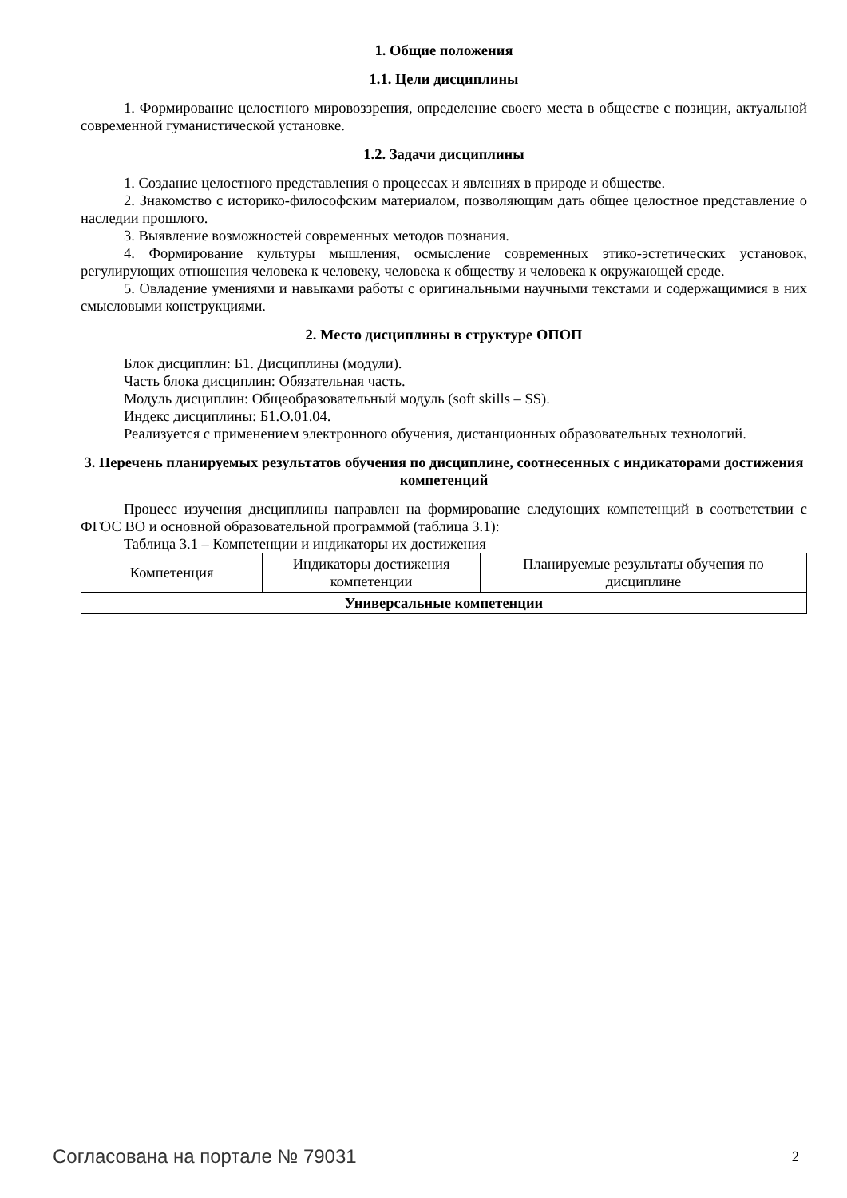1. Общие положения
1.1. Цели дисциплины
1. Формирование целостного мировоззрения, определение своего места в обществе с позиции, актуальной современной гуманистической установке.
1.2. Задачи дисциплины
1. Создание целостного представления о процессах и явлениях в природе и обществе.
2. Знакомство с историко-философским материалом, позволяющим дать общее целостное представление о наследии прошлого.
3. Выявление возможностей современных методов познания.
4. Формирование культуры мышления, осмысление современных этико-эстетических установок, регулирующих отношения человека к человеку, человека к обществу и человека к окружающей среде.
5. Овладение умениями и навыками работы с оригинальными научными текстами и содержащимися в них смысловыми конструкциями.
2. Место дисциплины в структуре ОПОП
Блок дисциплин: Б1. Дисциплины (модули).
Часть блока дисциплин: Обязательная часть.
Модуль дисциплин: Общеобразовательный модуль (soft skills – SS).
Индекс дисциплины: Б1.О.01.04.
Реализуется с применением электронного обучения, дистанционных образовательных технологий.
3. Перечень планируемых результатов обучения по дисциплине, соотнесенных с индикаторами достижения компетенций
Процесс изучения дисциплины направлен на формирование следующих компетенций в соответствии с ФГОС ВО и основной образовательной программой (таблица 3.1):
Таблица 3.1 – Компетенции и индикаторы их достижения
| Компетенция | Индикаторы достижения компетенции | Планируемые результаты обучения по дисциплине |
| --- | --- | --- |
| Универсальные компетенции | | |
Согласована на портале № 79031 2